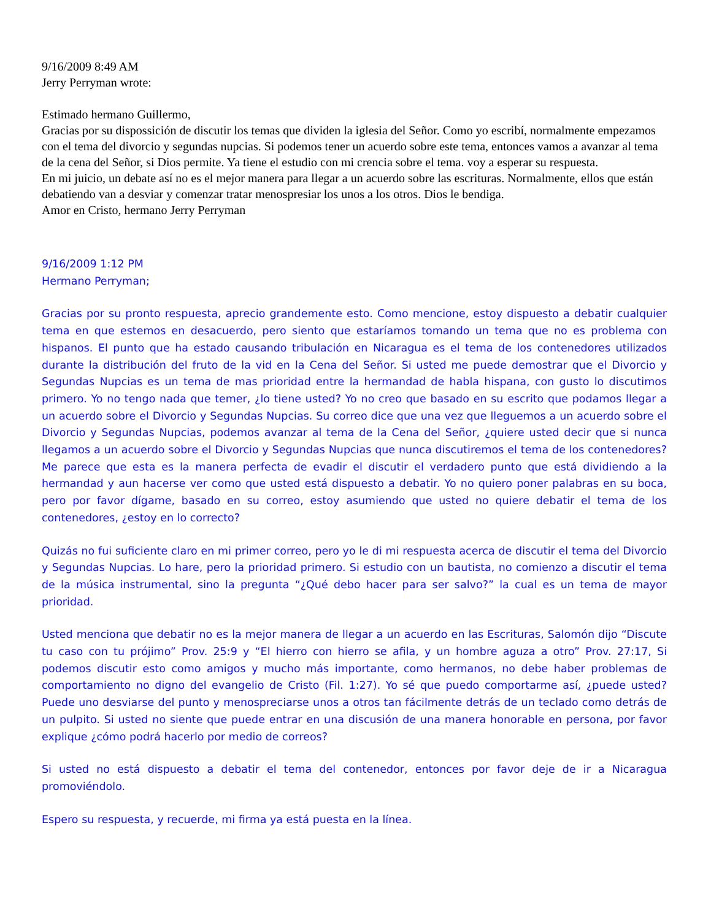9/16/2009 8:49 AM
Jerry Perryman wrote:
Estimado hermano Guillermo,
Gracias por su dispossición de discutir los temas que dividen la iglesia del Señor. Como yo escribí, normalmente empezamos con el tema del divorcio y segundas nupcias. Si podemos tener un acuerdo sobre este tema, entonces vamos a avanzar al tema de la cena del Señor, si Dios permite. Ya tiene el estudio con mi crencia sobre el tema. voy a esperar su respuesta.
En mi juicio, un debate así no es el mejor manera para llegar a un acuerdo sobre las escrituras. Normalmente, ellos que están debatiendo van a desviar y comenzar tratar menospresiar los unos a los otros. Dios le bendiga.
Amor en Cristo, hermano Jerry Perryman
9/16/2009 1:12 PM
Hermano Perryman;
Gracias por su pronto respuesta, aprecio grandemente esto. Como mencione, estoy dispuesto a debatir cualquier tema en que estemos en desacuerdo, pero siento que estaríamos tomando un tema que no es problema con hispanos. El punto que ha estado causando tribulación en Nicaragua es el tema de los contenedores utilizados durante la distribución del fruto de la vid en la Cena del Señor. Si usted me puede demostrar que el Divorcio y Segundas Nupcias es un tema de mas prioridad entre la hermandad de habla hispana, con gusto lo discutimos primero. Yo no tengo nada que temer, ¿lo tiene usted? Yo no creo que basado en su escrito que podamos llegar a un acuerdo sobre el Divorcio y Segundas Nupcias. Su correo dice que una vez que lleguemos a un acuerdo sobre el Divorcio y Segundas Nupcias, podemos avanzar al tema de la Cena del Señor, ¿quiere usted decir que si nunca llegamos a un acuerdo sobre el Divorcio y Segundas Nupcias que nunca discutiremos el tema de los contenedores? Me parece que esta es la manera perfecta de evadir el discutir el verdadero punto que está dividiendo a la hermandad y aun hacerse ver como que usted está dispuesto a debatir. Yo no quiero poner palabras en su boca, pero por favor dígame, basado en su correo, estoy asumiendo que usted no quiere debatir el tema de los contenedores, ¿estoy en lo correcto?
Quizás no fui suficiente claro en mi primer correo, pero yo le di mi respuesta acerca de discutir el tema del Divorcio y Segundas Nupcias. Lo hare, pero la prioridad primero. Si estudio con un bautista, no comienzo a discutir el tema de la música instrumental, sino la pregunta “¿Qué debo hacer para ser salvo?” la cual es un tema de mayor prioridad.
Usted menciona que debatir no es la mejor manera de llegar a un acuerdo en las Escrituras, Salomón dijo “Discute tu caso con tu prójimo” Prov. 25:9 y “El hierro con hierro se afila, y un hombre aguza a otro” Prov. 27:17, Si podemos discutir esto como amigos y mucho más importante, como hermanos, no debe haber problemas de comportamiento no digno del evangelio de Cristo (Fil. 1:27). Yo sé que puedo comportarme así, ¿puede usted? Puede uno desviarse del punto y menospreciarse unos a otros tan fácilmente detrás de un teclado como detrás de un pulpito. Si usted no siente que puede entrar en una discusión de una manera honorable en persona, por favor explique ¿cómo podrá hacerlo por medio de correos?
Si usted no está dispuesto a debatir el tema del contenedor, entonces por favor deje de ir a Nicaragua promoviéndolo.
Espero su respuesta, y recuerde, mi firma ya está puesta en la línea.